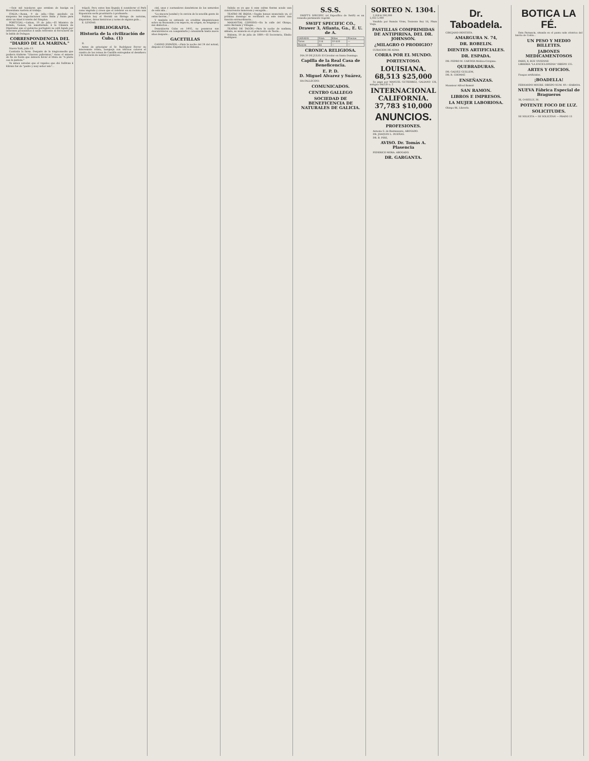—Seis mil tejedores que estaban de huelga en Brownham vuelven al trabajo.
ITALIA.—Roma, 9 de julio.—Han quedado en suspenso las negociaciones entre Italia y Suiza para abrir un túnel á través del Simplon.
PORTUGAL.—Lisboa, 10 de julio.—El Ministro de Estado, Gomes, ha manifestado á la Cámara de Diputados que el gobierno portugués no está ligado por intereses pecuniarios á nada referente al ferrocarril de la bahía de Delagoa.
CORRESPONDENCIA DEL "DIARIO DE LA MARINA."
Nueva York, julio 13.
Continúa la farsa. Después de la tragicomedia que pudiera titularse "Llueven puñetazos," viene el sainete de fin de fiesta que debiera llevar el título de "A pleito con la justicia."
Ya saben ustedes que el vapuleo que dió Sullivan á Kilrain fué de "padre y muy señor mío"...
trópoli. Pero entes han llegado á considerar el Park como sagrado y creen que el celebrar en su recinto una Exposición sería prostituirlo ó profanarlo.
Publica hoy el Herald un fárrago de noticias, disparates, datos históricos y notas de alguna guía...
E. LENDAS.
BIBLIOGRAFIA.
Historia de la civilización de Cuba. (1)
II.
Antes de principiar el Sr. Rodríguez Ferrer su interesante relato, bosqueja con tétricos colores el cuadro de los reinos de Castilla entregados al desafuero y la violencia de nobles y plebeyos...
cial, usos y costumbres domésticas de los naturales de esta isla...
"La sincera bondad y la caricia de la sencilla gente de estas tierras..."
Y también se extiende en eruditas disquisiciones sobre su fisonomía y su aspecto, su origen, su lenguaje y sus dialectos...
Descubierta Cuba en 1492, no pensaron sus descubridores en conquistarla y colonizarla hasta nueve años después...
GACETILLAS
CASINO ESPAÑOL.—Para la noche del 24 del actual, dispone el Casino Español de la Habana...
Sabido es ya que á esas cultas fiestas acude una concurrencia numerosa y escogida...
TEATRO DE IRIJOA.—Según hemos anunciado ya, el próximo domingo se verificará en este teatro una función extraordinaria...
MANANTIAL COPIOSO.—En la calle del Obispo, entre Bernaza y Villegas...
TEATRO DE TACÓN.—Para la noche de mañana, sábado, se anuncia en el gran teatro de Tacón...
Habana, 19 de julio de 1889.—El Secretario, Eladio Rodríguez.
S.S.S.
SWIFT'S SPECIFIC (el Específico de Swift) es un remedio puramente vegetal.
SWIFT SPECIFIC CO., Drawer 3, Atlanta, Ga., E. U. de A.
| GANADO | Núm. | Kilos | Precios |
| Toros | 214 | 39 410 | — |
| Bueyes | 44 | — | — |
CRONICA RELIGIOSA.
DIA 20 DE JULIO. El Circular en Santo Domingo.
Capilla de la Real Casa de Beneficencia.
E. P. D.
D. Miguel Alvarez y Suárez,
HA FALLECIDO:
COMUNICADOS.
CENTRO GALLEGO
SOCIEDAD DE BENEFICENCIA DE NATURALES DE GALICIA.
SORTEO N. 1304.
2,058 $ 200,000
5,032 5.000
Vendido por Ramón Vivas, Teniente Rey 16, Plaza Vieja.
PASTILLAS COMPRIMIDAS DE ANTIPIRINA, DEL DR. JOHNSON.
¿MILAGRO O PRODIGIO?
CURACION DE ASMA
CORRA POR EL MUNDO.
PORTENTOSO.
LOUISIANA.
68,513 $25,000
Se paga por MANUEL GUTIERREZ, GALIANO 126, antiguo SALUD n. 2
INTERNACIONAL CALIFORNIA.
37,783 $10,000
ANUNCIOS.
PROFESIONES.
Antonio S. de Bustamante, ABOGADO.
DR. JOAQUIN L. DUEÑAS.
DR. B. PIRE,
AVISO. Dr. Tomás A. Plasencia
FEDERICO MORA. ABOGADO.
DR. GARGANTA.
Dr. Taboadela.
CIRUJANO-DENTISTA.
AMARGURA N. 74,
DR. ROBELIN.
DIENTES ARTIFICIALES.
DR. ESPADA.
DR. PEDRO M. CARTAYA Médico-Cirujano.
QUEBRADURAS.
DR. GALVEZ GUILLEM,
DR. R. CHOMAT.
ENSEÑANZAS.
Monsieur Alfred Boissié
SAN RAMON.
LIBROS E IMPRESOS.
LA MUJER LABORIOSA.
Obispo 86, Librería.
BOTICA LA FÉ.
Esta Farmacia, situada en el punto más céntrico del barrio de Colón...
UN PESO Y MEDIO BILLETES.
JABONES MEDICAMENTOSOS
PARIS, 8, RUE VIVIENNE
LIBRERIA "LA ENCICLOPEDIA" OBISPO 135.
ARTES Y OFICIOS.
Fuegos artificiales.
¡BOADELLA!
FERNANDO MOURE. OBISPO NUM. 40.—HABANA.
NUEVA Fábrica Especial de Bragueros
36, O-REILLY, 36.
POTENTE FOCO DE LUZ.
SOLICITUDES.
SE SOLICITA — SE SOLICITAN — PRADO 13